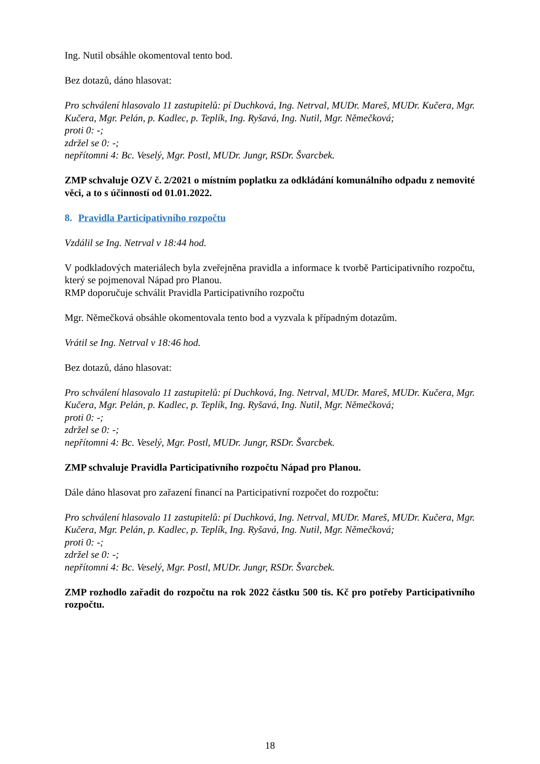Ing. Nutil obsáhle okomentoval tento bod.
Bez dotazů, dáno hlasovat:
Pro schválení hlasovalo 11 zastupitelů: pí Duchková, Ing. Netrval, MUDr. Mareš, MUDr. Kučera, Mgr. Kučera, Mgr. Pelán, p. Kadlec, p. Teplík, Ing. Ryšavá, Ing. Nutil, Mgr. Němečková;
proti 0: -;
zdržel se 0: -;
nepřítomni 4: Bc. Veselý, Mgr. Postl, MUDr. Jungr, RSDr. Švarcbek.
ZMP schvaluje OZV č. 2/2021 o místním poplatku za odkládání komunálního odpadu z nemovité věci, a to s účinností od 01.01.2022.
8. Pravidla Participativního rozpočtu
Vzdálil se Ing. Netrval v 18:44 hod.
V podkladových materiálech byla zveřejněna pravidla a informace k tvorbě Participativního rozpočtu, který se pojmenoval Nápad pro Planou.
RMP doporučuje schválit Pravidla Participativního rozpočtu
Mgr. Němečková obsáhle okomentovala tento bod a vyzvala k případným dotazům.
Vrátil se Ing. Netrval v 18:46 hod.
Bez dotazů, dáno hlasovat:
Pro schválení hlasovalo 11 zastupitelů: pí Duchková, Ing. Netrval, MUDr. Mareš, MUDr. Kučera, Mgr. Kučera, Mgr. Pelán, p. Kadlec, p. Teplík, Ing. Ryšavá, Ing. Nutil, Mgr. Němečková;
proti 0: -;
zdržel se 0: -;
nepřítomni 4: Bc. Veselý, Mgr. Postl, MUDr. Jungr, RSDr. Švarcbek.
ZMP schvaluje Pravidla Participativního rozpočtu Nápad pro Planou.
Dále dáno hlasovat pro zařazení financí na Participativní rozpočet do rozpočtu:
Pro schválení hlasovalo 11 zastupitelů: pí Duchková, Ing. Netrval, MUDr. Mareš, MUDr. Kučera, Mgr. Kučera, Mgr. Pelán, p. Kadlec, p. Teplík, Ing. Ryšavá, Ing. Nutil, Mgr. Němečková;
proti 0: -;
zdržel se 0: -;
nepřítomni 4: Bc. Veselý, Mgr. Postl, MUDr. Jungr, RSDr. Švarcbek.
ZMP rozhodlo zařadit do rozpočtu na rok 2022 částku 500 tis. Kč pro potřeby Participativního rozpočtu.
18